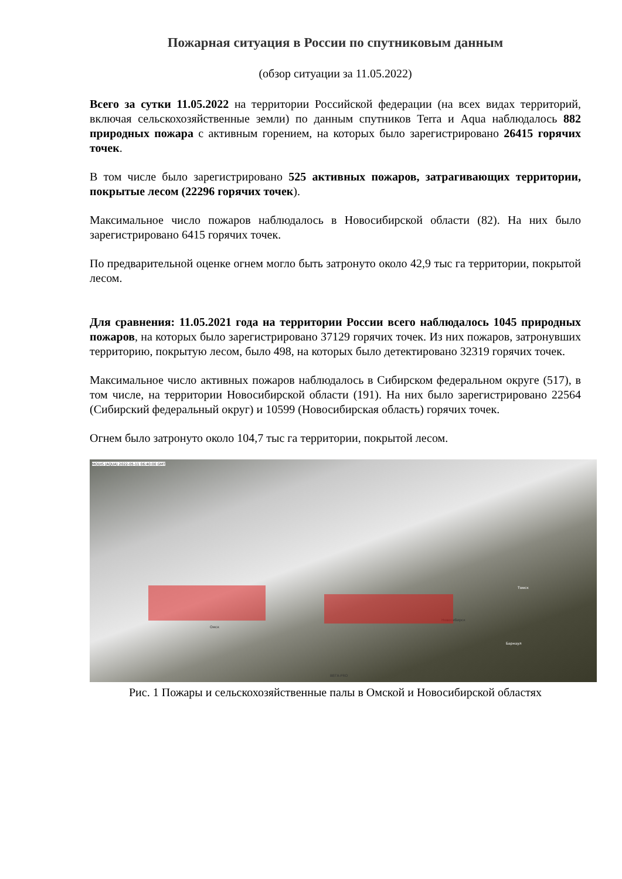Пожарная ситуация в России по спутниковым данным
(обзор ситуации за 11.05.2022)
Всего за сутки 11.05.2022 на территории Российской федерации (на всех видах территорий, включая сельскохозяйственные земли) по данным спутников Terra и Aqua наблюдалось 882 природных пожара с активным горением, на которых было зарегистрировано 26415 горячих точек.
В том числе было зарегистрировано 525 активных пожаров, затрагивающих территории, покрытые лесом (22296 горячих точек).
Максимальное число пожаров наблюдалось в Новосибирской области (82). На них было зарегистрировано 6415 горячих точек.
По предварительной оценке огнем могло быть затронуто около 42,9 тыс га территории, покрытой лесом.
Для сравнения: 11.05.2021 года на территории России всего наблюдалось 1045 природных пожаров, на которых было зарегистрировано 37129 горячих точек. Из них пожаров, затронувших территорию, покрытую лесом, было 498, на которых было детектировано 32319 горячих точек.
Максимальное число активных пожаров наблюдалось в Сибирском федеральном округе (517), в том числе, на территории Новосибирской области (191). На них было зарегистрировано 22564 (Сибирский федеральный округ) и 10599 (Новосибирская область) горячих точек.
Огнем было затронуто около 104,7 тыс га территории, покрытой лесом.
MODIS (AQUA) 2022-05-11 06:40:00 GMT
Омск
Новосибирск
Барнаул
Томск
ВЕГА-PRO
Рис. 1 Пожары и сельскохозяйственные палы в Омской и Новосибирской областях